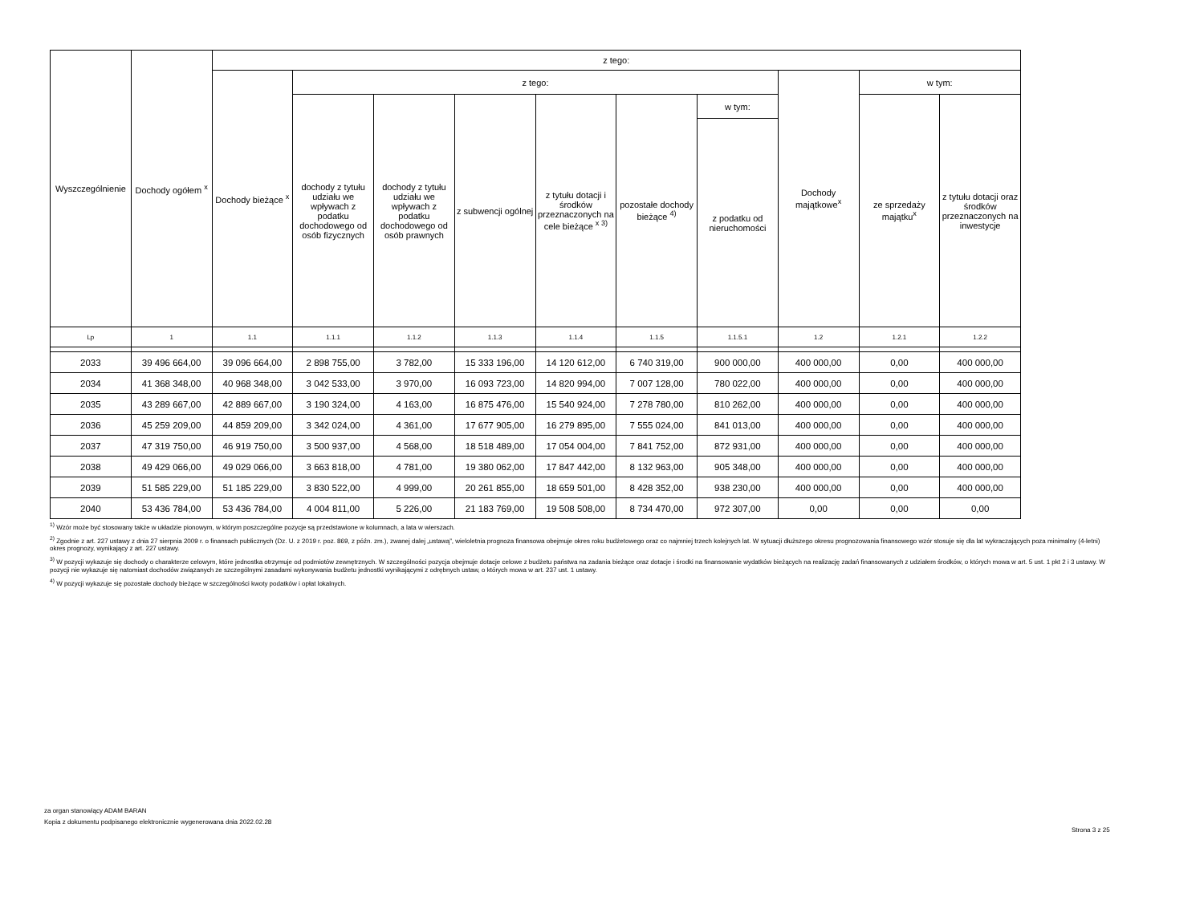| Wyszczególnienie | Dochody ogółem <sup>x</sup> | z tego: | | | | | | | | | |
| --- | --- | --- | --- | --- | --- | --- | --- | --- | --- | --- | --- |
| | | Dochody bieżące <sup>x</sup> | z tego: | | | | | | Dochody majątkowe<sup>x</sup> | w tym: | |
| | | | dochody z tytułu udziału we wpływach z podatku dochodowego od osób fizycznych | dochody z tytułu udziału we wpływach z podatku dochodowego od osób prawnych | z subwencji ogólnej | z tytułu dotacji i środków przeznaczonych na cele bieżące <sup>x 3)</sup> | pozostałe dochody bieżące <sup>4)</sup> | w tym: | | ze sprzedaży majątku<sup>x</sup> | z tytułu dotacji oraz środków przeznaczonych na inwestycje |
| | | | | | | | | z podatku od nieruchomości | | | |
| Lp | 1 | 1.1 | 1.1.1 | 1.1.2 | 1.1.3 | 1.1.4 | 1.1.5 | 1.1.5.1 | 1.2 | 1.2.1 | 1.2.2 |
| 2033 | 39 496 664,00 | 39 096 664,00 | 2 898 755,00 | 3 782,00 | 15 333 196,00 | 14 120 612,00 | 6 740 319,00 | 900 000,00 | 400 000,00 | 0,00 | 400 000,00 |
| 2034 | 41 368 348,00 | 40 968 348,00 | 3 042 533,00 | 3 970,00 | 16 093 723,00 | 14 820 994,00 | 7 007 128,00 | 780 022,00 | 400 000,00 | 0,00 | 400 000,00 |
| 2035 | 43 289 667,00 | 42 889 667,00 | 3 190 324,00 | 4 163,00 | 16 875 476,00 | 15 540 924,00 | 7 278 780,00 | 810 262,00 | 400 000,00 | 0,00 | 400 000,00 |
| 2036 | 45 259 209,00 | 44 859 209,00 | 3 342 024,00 | 4 361,00 | 17 677 905,00 | 16 279 895,00 | 7 555 024,00 | 841 013,00 | 400 000,00 | 0,00 | 400 000,00 |
| 2037 | 47 319 750,00 | 46 919 750,00 | 3 500 937,00 | 4 568,00 | 18 518 489,00 | 17 054 004,00 | 7 841 752,00 | 872 931,00 | 400 000,00 | 0,00 | 400 000,00 |
| 2038 | 49 429 066,00 | 49 029 066,00 | 3 663 818,00 | 4 781,00 | 19 380 062,00 | 17 847 442,00 | 8 132 963,00 | 905 348,00 | 400 000,00 | 0,00 | 400 000,00 |
| 2039 | 51 585 229,00 | 51 185 229,00 | 3 830 522,00 | 4 999,00 | 20 261 855,00 | 18 659 501,00 | 8 428 352,00 | 938 230,00 | 400 000,00 | 0,00 | 400 000,00 |
| 2040 | 53 436 784,00 | 53 436 784,00 | 4 004 811,00 | 5 226,00 | 21 183 769,00 | 19 508 508,00 | 8 734 470,00 | 972 307,00 | 0,00 | 0,00 | 0,00 |
<sup>1)</sup> Wzór może być stosowany także w układzie pionowym, w którym poszczególne pozycje są przedstawione w kolumnach, a lata w wierszach.
<sup>2)</sup> Zgodnie z art. 227 ustawy z dnia 27 sierpnia 2009 r. o finansach publicznych (Dz. U. z 2019 r. poz. 869, z późn. zm.), zwanej dalej „ustawą”, wieloletnia prognoza finansowa obejmuje okres roku budżetowego oraz co najmniej trzech kolejnych lat. W sytuacji dłuższego okresu prognozowania finansowego wzór stosuje się dla lat wykraczających poza minimalny (4-letni) okres prognozy, wynikający z art. 227 ustawy.
<sup>3)</sup> W pozycji wykazuje się dochody o charakterze celowym, które jednostka otrzymuje od podmiotów zewnętrznych. W szczególności pozycja obejmuje dotacje celowe z budżetu państwa na zadania bieżące oraz dotacje i środki na finansowanie wydatków bieżących na realizację zadań finansowanych z udziałem środków, o których mowa w art. 5 ust. 1 pkt 2 i 3 ustawy. W pozycji nie wykazuje się natomiast dochodów związanych ze szczególnymi zasadami wykonywania budżetu jednostki wynikającymi z odrębnych ustaw, o których mowa w art. 237 ust. 1 ustawy.
<sup>4)</sup> W pozycji wykazuje się pozostałe dochody bieżące w szczególności kwoty podatków i opłat lokalnych.
za organ stanowiący ADAM BARAN
Kopia z dokumentu podpisanego elektronicznie wygenerowana dnia 2022.02.28
Strona 3 z 25